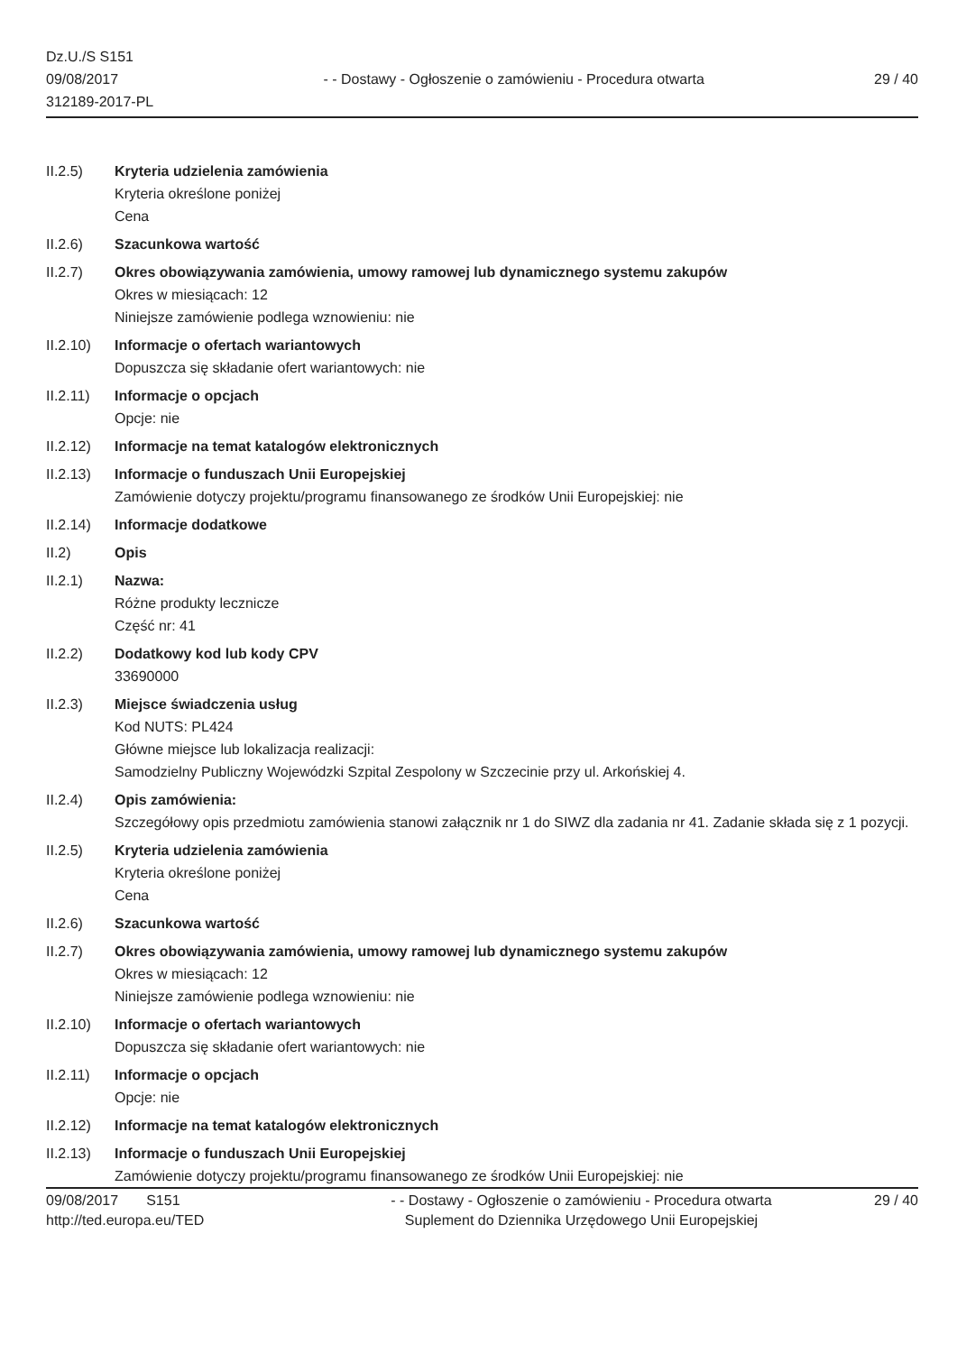Dz.U./S S151
09/08/2017
312189-2017-PL
- - Dostawy - Ogłoszenie o zamówieniu - Procedura otwarta
29 / 40
II.2.5) Kryteria udzielenia zamówienia
Kryteria określone poniżej
Cena
II.2.6) Szacunkowa wartość
II.2.7) Okres obowiązywania zamówienia, umowy ramowej lub dynamicznego systemu zakupów
Okres w miesiącach: 12
Niniejsze zamówienie podlega wznowieniu: nie
II.2.10)
Informacje o ofertach wariantowych
Dopuszcza się składanie ofert wariantowych: nie
II.2.11)
Informacje o opcjach
Opcje: nie
II.2.12)
Informacje na temat katalogów elektronicznych
II.2.13)
Informacje o funduszach Unii Europejskiej
Zamówienie dotyczy projektu/programu finansowanego ze środków Unii Europejskiej: nie
II.2.14)
Informacje dodatkowe
II.2) Opis
II.2.1) Nazwa:
Różne produkty lecznicze
Część nr: 41
II.2.2) Dodatkowy kod lub kody CPV
33690000
II.2.3) Miejsce świadczenia usług
Kod NUTS: PL424
Główne miejsce lub lokalizacja realizacji:
Samodzielny Publiczny Wojewódzki Szpital Zespolony w Szczecinie przy ul. Arkońskiej 4.
II.2.4) Opis zamówienia:
Szczegółowy opis przedmiotu zamówienia stanowi załącznik nr 1 do SIWZ dla zadania nr 41. Zadanie składa się z 1 pozycji.
II.2.5) Kryteria udzielenia zamówienia
Kryteria określone poniżej
Cena
II.2.6) Szacunkowa wartość
II.2.7) Okres obowiązywania zamówienia, umowy ramowej lub dynamicznego systemu zakupów
Okres w miesiącach: 12
Niniejsze zamówienie podlega wznowieniu: nie
II.2.10)
Informacje o ofertach wariantowych
Dopuszcza się składanie ofert wariantowych: nie
II.2.11)
Informacje o opcjach
Opcje: nie
II.2.12)
Informacje na temat katalogów elektronicznych
II.2.13)
Informacje o funduszach Unii Europejskiej
Zamówienie dotyczy projektu/programu finansowanego ze środków Unii Europejskiej: nie
09/08/2017 S151
http://ted.europa.eu/TED
- - Dostawy - Ogłoszenie o zamówieniu - Procedura otwarta
Suplement do Dziennika Urzędowego Unii Europejskiej
29 / 40